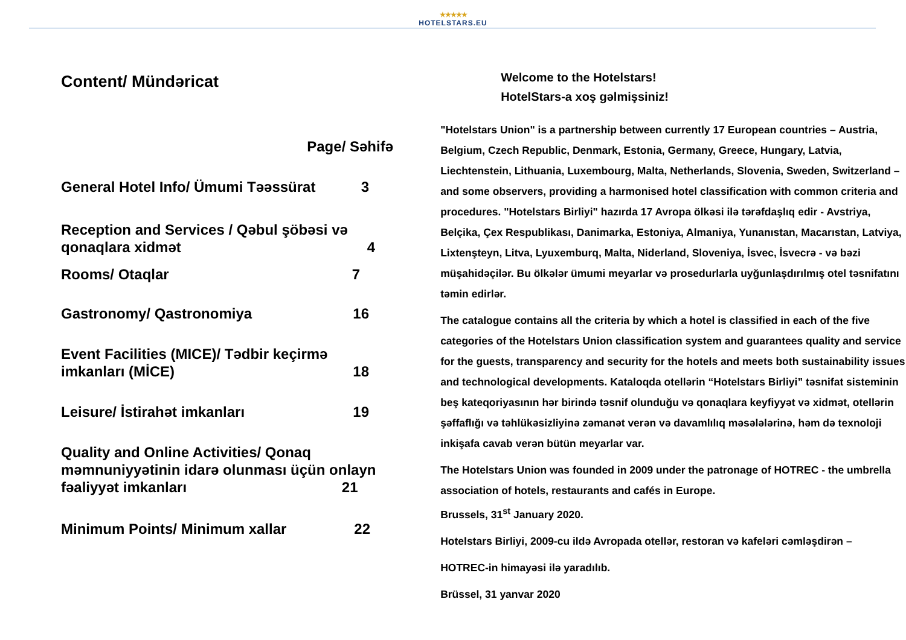★★★★★
HOTELSTARS.EU
Content/ Mündəricat
Page/ Səhifə
General Hotel Info/ Ümumi Təəssürat 3
Reception and Services / Qəbul şöbəsi və
qonaqlara xidmət 4
Rooms/ Otaqlar 7
Gastronomy/ Qastronomiya 16
Event Facilities (MICE)/ Tədbir keçirmə
imkanları (MİCE) 18
Leisure/ İstirahət imkanları 19
Quality and Online Activities/ Qonaq
məmnuniyyətinin idarə olunması üçün onlayn
fəaliyyət imkanları 21
Minimum Points/ Minimum xallar 22
Welcome to the Hotelstars!
HotelStars-a xoş gəlmişsiniz!
"Hotelstars Union" is a partnership between currently 17 European countries – Austria, Belgium, Czech Republic, Denmark, Estonia, Germany, Greece, Hungary, Latvia, Liechtenstein, Lithuania, Luxembourg, Malta, Netherlands, Slovenia, Sweden, Switzerland – and some observers, providing a harmonised hotel classification with common criteria and procedures. "Hotelstars Birliyi" hazırda 17 Avropa ölkəsi ilə tərəfdaşlıq edir - Avstriya, Belçika, Çex Respublikası, Danimarka, Estoniya, Almaniya, Yunanıstan, Macarıstan, Latviya, Lixtenşteyn, Litva, Lyuxemburq, Malta, Niderland, Sloveniya, İsvec, İsvecrə - və bəzi müşahidəçilər. Bu ölkələr ümumi meyarlar və prosedurlarla uyğunlaşdırılmış otel təsnifatını təmin edirlər.
The catalogue contains all the criteria by which a hotel is classified in each of the five categories of the Hotelstars Union classification system and guarantees quality and service for the guests, transparency and security for the hotels and meets both sustainability issues and technological developments. Kataloqda otellərin “Hotelstars Birliyi” təsnifat sisteminin beş kateqoriyasının hər birində təsnif olunduğu və qonaqlara keyfiyyət və xidmət, otellərin şəffaflığı və təhlükəsizliyinə zəmanət verən və davamlılıq məsələlərinə, həm də texnoloji inkişafa cavab verən bütün meyarlar var.
The Hotelstars Union was founded in 2009 under the patronage of HOTREC - the umbrella association of hotels, restaurants and cafés in Europe.
Brussels, 31<sup>st</sup> January 2020.
Hotelstars Birliyi, 2009-cu ildə Avropada otellər, restoran və kafeləri cəmləşdirən –
HOTREC-in himayəsi ilə yaradılıb.
Brüssel, 31 yanvar 2020